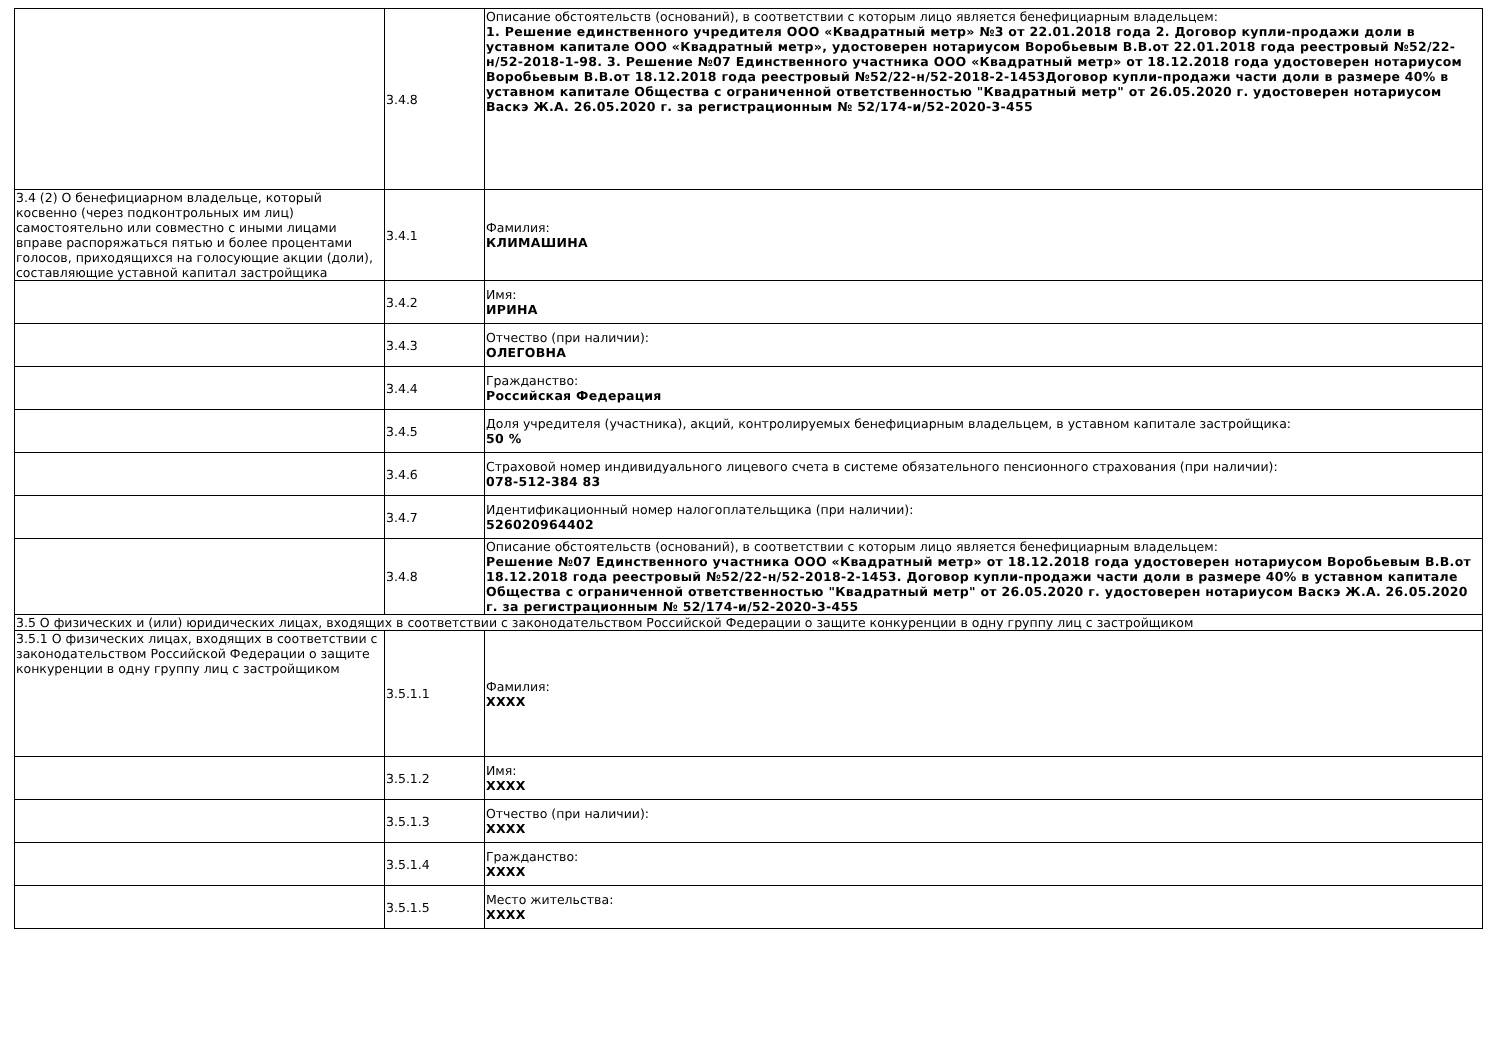| | 3.4.8 | Описание обстоятельств (оснований), в соответствии с которым лицо является бенефициарным владельцем: 1. Решение единственного учредителя ООО «Квадратный метр» №3 от 22.01.2018 года 2. Договор купли-продажи доли в уставном капитале ООО «Квадратный метр», удостоверен нотариусом Воробьевым В.В.от 22.01.2018 года реестровый №52/22-н/52-2018-1-98. 3. Решение №07 Единственного участника ООО «Квадратный метр» от 18.12.2018 года удостоверен нотариусом Воробьевым В.В.от 18.12.2018 года реестровый №52/22-н/52-2018-2-1453Договор купли-продажи части доли в размере 40% в уставном капитале Общества с ограниченной ответственностью "Квадратный метр" от 26.05.2020 г. удостоверен нотариусом Васкэ Ж.А. 26.05.2020 г. за регистрационным № 52/174-и/52-2020-3-455 |
| 3.4 (2) О бенефициарном владельце, который косвенно (через подконтрольных им лиц) самостоятельно или совместно с иными лицами вправе распоряжаться пятью и более процентами голосов, приходящихся на голосующие акции (доли), составляющие уставной капитал застройщика | 3.4.1 | Фамилия: КЛИМАШИНА |
| | 3.4.2 | Имя: ИРИНА |
| | 3.4.3 | Отчество (при наличии): ОЛЕГОВНА |
| | 3.4.4 | Гражданство: Российская Федерация |
| | 3.4.5 | Доля учредителя (участника), акций, контролируемых бенефициарным владельцем, в уставном капитале застройщика: 50 % |
| | 3.4.6 | Страховой номер индивидуального лицевого счета в системе обязательного пенсионного страхования (при наличии): 078-512-384 83 |
| | 3.4.7 | Идентификационный номер налогоплательщика (при наличии): 526020964402 |
| | 3.4.8 | Описание обстоятельств (оснований), в соответствии с которым лицо является бенефициарным владельцем: Решение №07 Единственного участника ООО «Квадратный метр» от 18.12.2018 года удостоверен нотариусом Воробьевым В.В.от 18.12.2018 года реестровый №52/22-н/52-2018-2-1453. Договор купли-продажи части доли в размере 40% в уставном капитале Общества с ограниченной ответственностью "Квадратный метр" от 26.05.2020 г. удостоверен нотариусом Васкэ Ж.А. 26.05.2020 г. за регистрационным № 52/174-и/52-2020-3-455 |
| 3.5 О физических и (или) юридических лицах, входящих в соответствии с законодательством Российской Федерации о защите конкуренции в одну группу лиц с застройщиком | | |
| 3.5.1 О физических лицах, входящих в соответствии с законодательством Российской Федерации о защите конкуренции в одну группу лиц с застройщиком | 3.5.1.1 | Фамилия: XXXX |
| | 3.5.1.2 | Имя: XXXX |
| | 3.5.1.3 | Отчество (при наличии): XXXX |
| | 3.5.1.4 | Гражданство: XXXX |
| | 3.5.1.5 | Место жительства: XXXX |